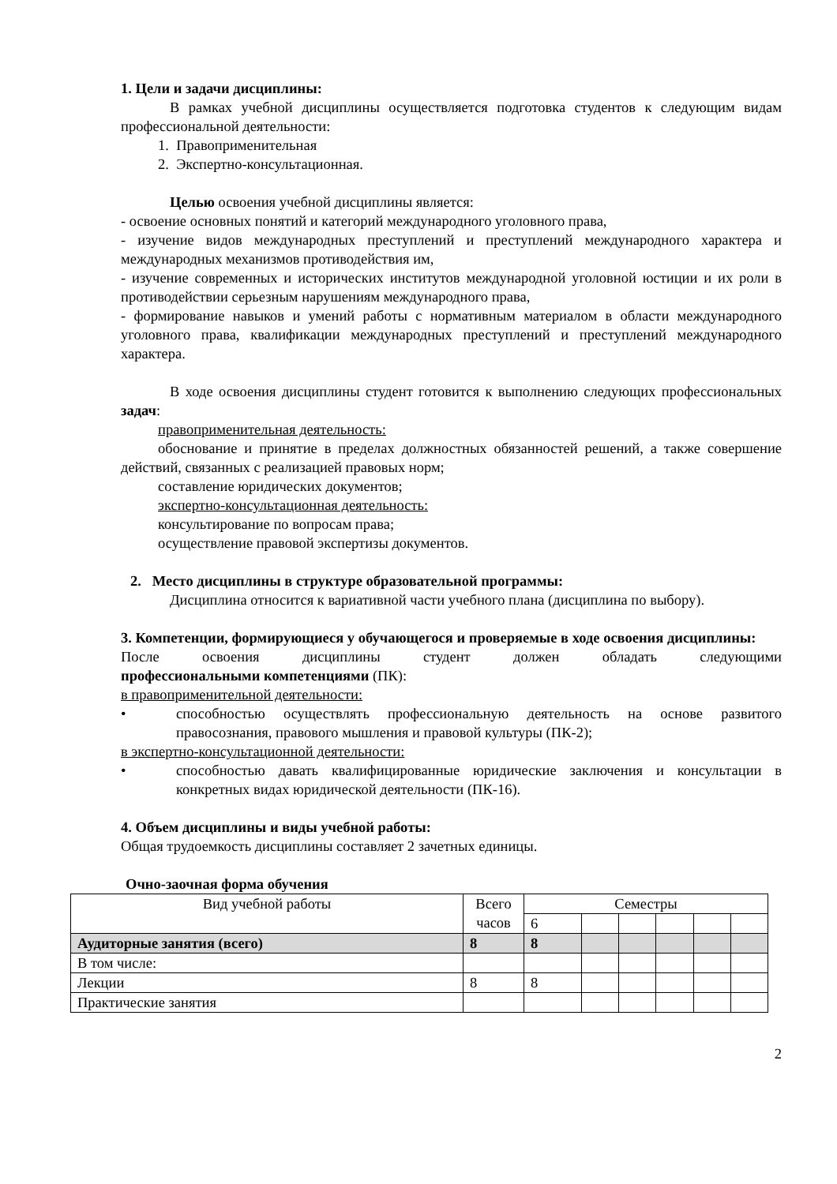1. Цели и задачи дисциплины:
В рамках учебной дисциплины осуществляется подготовка студентов к следующим видам профессиональной деятельности:
1. Правоприменительная
2. Экспертно-консультационная.
Целью освоения учебной дисциплины является:
- освоение основных понятий и категорий международного уголовного права,
- изучение видов международных преступлений и преступлений международного характера и международных механизмов противодействия им,
- изучение современных и исторических институтов международной уголовной юстиции и их роли в противодействии серьезным нарушениям международного права,
- формирование навыков и умений работы с нормативным материалом в области международного уголовного права, квалификации международных преступлений и преступлений международного характера.
В ходе освоения дисциплины студент готовится к выполнению следующих профессиональных задач:
правоприменительная деятельность:
обоснование и принятие в пределах должностных обязанностей решений, а также совершение действий, связанных с реализацией правовых норм;
составление юридических документов;
экспертно-консультационная деятельность:
консультирование по вопросам права;
осуществление правовой экспертизы документов.
2. Место дисциплины в структуре образовательной программы:
Дисциплина относится к вариативной части учебного плана (дисциплина по выбору).
3. Компетенции, формирующиеся у обучающегося и проверяемые в ходе освоения дисциплины:
После освоения дисциплины студент должен обладать следующими
профессиональными компетенциями (ПК):
в правоприменительной деятельности:
• способностью осуществлять профессиональную деятельность на основе развитого правосознания, правового мышления и правовой культуры (ПК-2);
в экспертно-консультационной деятельности:
• способностью давать квалифицированные юридические заключения и консультации в конкретных видах юридической деятельности (ПК-16).
4. Объем дисциплины и виды учебной работы:
Общая трудоемкость дисциплины составляет 2 зачетных единицы.
Очно-заочная форма обучения
| Вид учебной работы | Всего часов | Семестры | | | | | |
| | | 6 | | | | | |
| Аудиторные занятия (всего) | 8 | 8 | | | | | |
| В том числе: | | | | | | | |
| Лекции | 8 | 8 | | | | | |
| Практические занятия | | | | | | | |
2